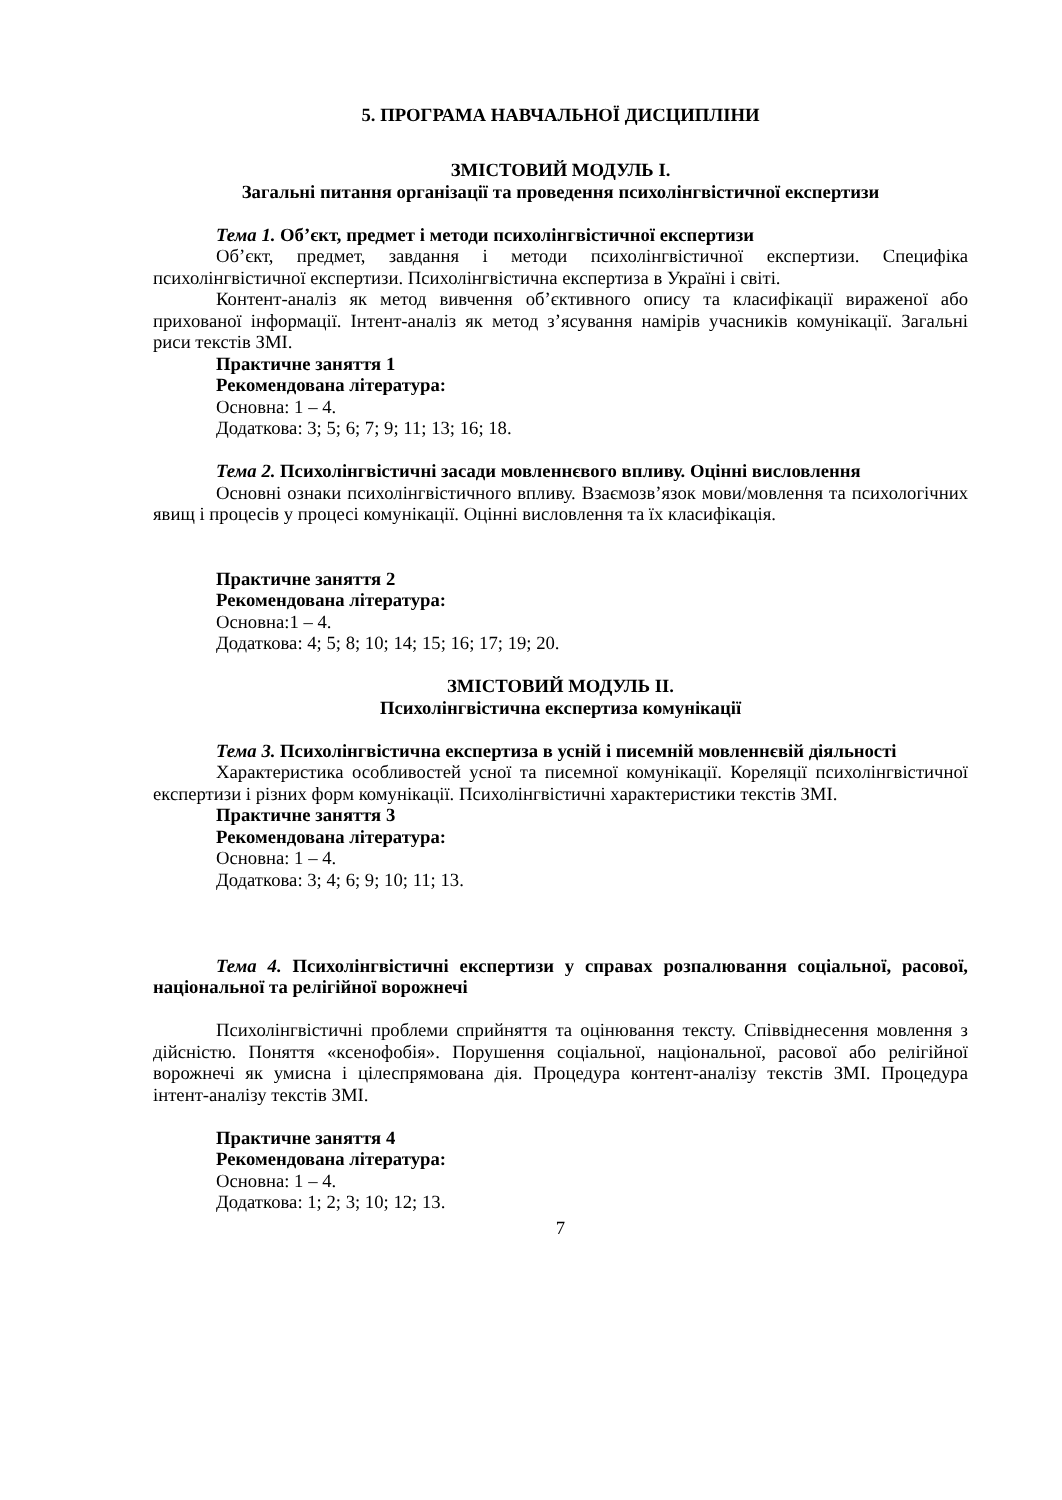5. ПРОГРАМА НАВЧАЛЬНОЇ ДИСЦИПЛІНИ
ЗМІСТОВИЙ МОДУЛЬ І.
Загальні питання організації та проведення психолінгвістичної експертизи
Тема 1. Об’єкт, предмет і методи психолінгвістичної експертизи
Об’єкт, предмет, завдання і методи психолінгвістичної експертизи. Специфіка психолінгвістичної експертизи. Психолінгвістична експертиза в Україні і світі.
Контент-аналіз як метод вивчення об’єктивного опису та класифікації вираженої або прихованої інформації. Інтент-аналіз як метод з’ясування намірів учасників комунікації. Загальні риси текстів ЗМІ.
Практичне заняття 1
Рекомендована література:
Основна: 1 – 4.
Додаткова: 3; 5; 6; 7; 9; 11; 13; 16; 18.
Тема 2. Психолінгвістичні засади мовленнєвого впливу. Оцінні висловлення
Основні ознаки психолінгвістичного впливу. Взаємозв’язок мови/мовлення та психологічних явищ і процесів у процесі комунікації. Оцінні висловлення та їх класифікація.
Практичне заняття 2
Рекомендована література:
Основна:1 – 4.
Додаткова: 4; 5; 8; 10; 14; 15; 16; 17; 19; 20.
ЗМІСТОВИЙ МОДУЛЬ ІІ.
Психолінгвістична експертиза комунікації
Тема 3. Психолінгвістична експертиза в усній і писемній мовленнєвій діяльності
Характеристика особливостей усної та писемної комунікації. Кореляції психолінгвістичної експертизи і різних форм комунікації. Психолінгвістичні характеристики текстів ЗМІ.
Практичне заняття 3
Рекомендована література:
Основна: 1 – 4.
Додаткова: 3; 4; 6; 9; 10; 11; 13.
Тема 4. Психолінгвістичні експертизи у справах розпалювання соціальної, расової, національної та релігійної ворожнечі
Психолінгвістичні проблеми сприйняття та оцінювання тексту. Співвіднесення мовлення з дійсністю. Поняття «ксенофобія». Порушення соціальної, національної, расової або релігійної ворожнечі як умисна і цілеспрямована дія. Процедура контент-аналізу текстів ЗМІ. Процедура інтент-аналізу текстів ЗМІ.
Практичне заняття 4
Рекомендована література:
Основна: 1 – 4.
Додаткова: 1; 2; 3; 10; 12; 13.
7